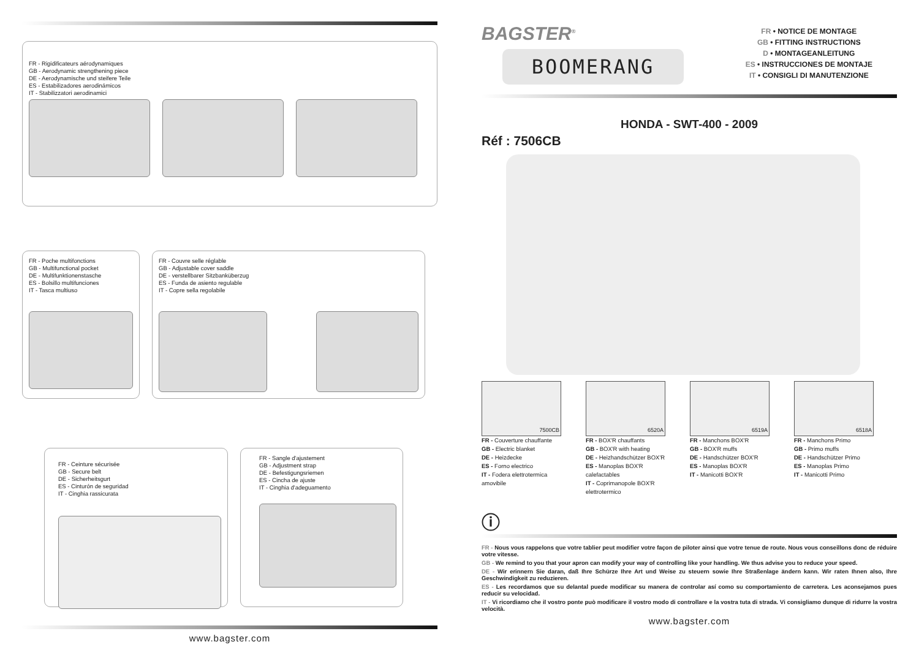FR - Rigidificateurs aérodynamiques
GB - Aerodynamic strengthening piece
DE - Aerodynamische und steifere Teile
ES - Estabilizadores aerodinámicos
IT - Stabilizzatori aerodinamici
FR - Poche multifonctions
GB - Multifunctional pocket
DE - Multifunktionenstasche
ES - Bolsillo multifunciones
IT - Tasca multiuso
FR - Couvre selle réglable
GB - Adjustable cover saddle
DE - verstellbarer Sitzbanküberzug
ES - Funda de asiento regulable
IT - Copre sella regolabile
FR - Ceinture sécurisée
GB - Secure belt
DE - Sicherheitsgurt
ES - Cinturón de seguridad
IT - Cinghia rassicurata
FR - Sangle d'ajustement
GB - Adjustment strap
DE - Befestigungsriemen
ES - Cincha de ajuste
IT - Cinghia d'adeguamento
www.bagster.com
BAGSTER<sup>®</sup>
BOOMERANG
FR • NOTICE DE MONTAGE
GB • FITTING INSTRUCTIONS
D • MONTAGEANLEITUNG
ES • INSTRUCCIONES DE MONTAJE
IT • CONSIGLI DI MANUTENZIONE
HONDA - SWT-400 - 2009
Réf : 7506CB
7500CB
FR - Couverture chauffante
GB - Electric blanket
DE - Heizdecke
ES - Forno electrico
IT - Fodera elettrotermica amovibile
6520A
FR - BOX'R chauffants
GB - BOX'R with heating
DE - Heizhandschützer BOX'R
ES - Manoplas BOX'R calefactables
IT - Coprimanopole BOX'R elettrotermico
6519A
FR - Manchons BOX'R
GB - BOX'R muffs
DE - Handschützer BOX'R
ES - Manoplas BOX'R
IT - Manicotti BOX'R
6518A
FR - Manchons Primo
GB - Primo muffs
DE - Handschützer Primo
ES - Manoplas Primo
IT - Manicotti Primo
ⓘ
FR - Nous vous rappelons que votre tablier peut modifier votre façon de piloter ainsi que votre tenue de route. Nous vous conseillons donc de réduire votre vitesse.
GB - We remind to you that your apron can modify your way of controlling like your handling. We thus advise you to reduce your speed.
DE - Wir erinnern Sie daran, daß Ihre Schürze Ihre Art und Weise zu steuern sowie Ihre Straßenlage ändern kann. Wir raten Ihnen also, Ihre Geschwindigkeit zu reduzieren.
ES - Les recordamos que su delantal puede modificar su manera de controlar así como su comportamiento de carretera. Les aconsejamos pues reducir su velocidad.
IT - Vi ricordiamo che il vostro ponte può modificare il vostro modo di controllare e la vostra tuta di strada. Vi consigliamo dunque di ridurre la vostra velocità.
www.bagster.com